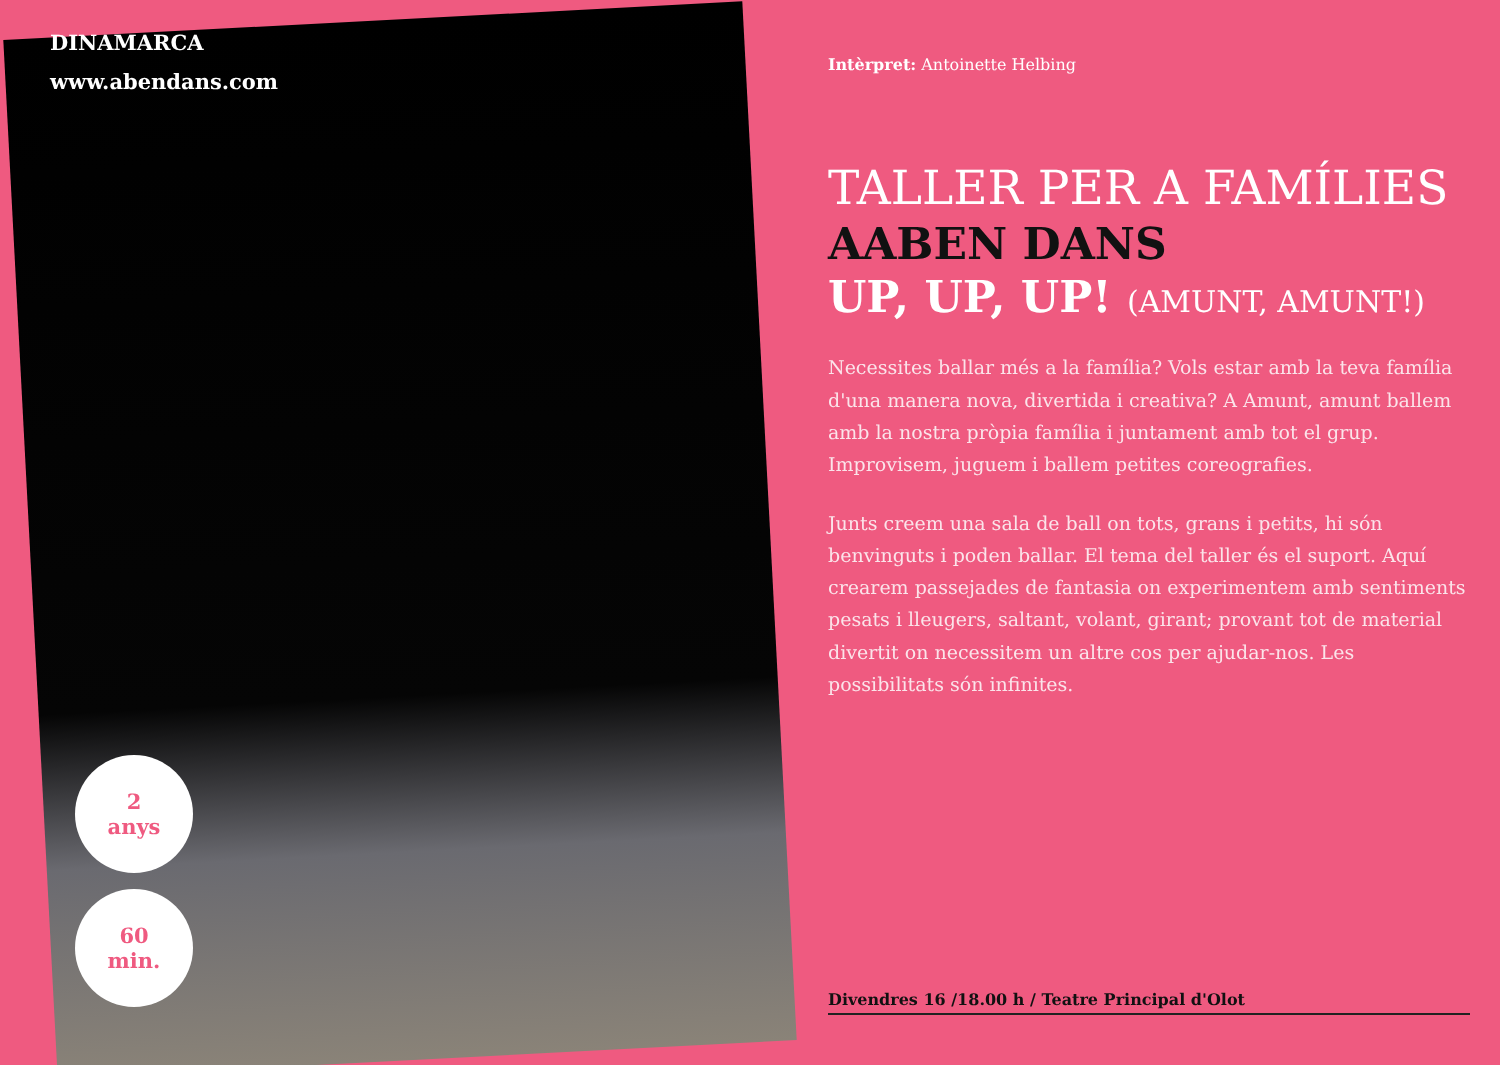DINAMARCA
www.abendans.com
2
anys
60
min.
Intèrpret: Antoinette Helbing
TALLER PER A FAMÍLIES
AABEN DANS
UP, UP, UP! (AMUNT, AMUNT!)
Necessites ballar més a la família? Vols estar amb la teva família d'una manera nova, divertida i creativa? A Amunt, amunt ballem amb la nostra pròpia família i juntament amb tot el grup. Improvisem, juguem i ballem petites coreografies.
Junts creem una sala de ball on tots, grans i petits, hi són benvinguts i poden ballar. El tema del taller és el suport. Aquí crearem passejades de fantasia on experimentem amb sentiments pesats i lleugers, saltant, volant, girant; provant tot de material divertit on necessitem un altre cos per ajudar-nos. Les possibilitats són infinites.
Divendres 16 /18.00 h / Teatre Principal d'Olot